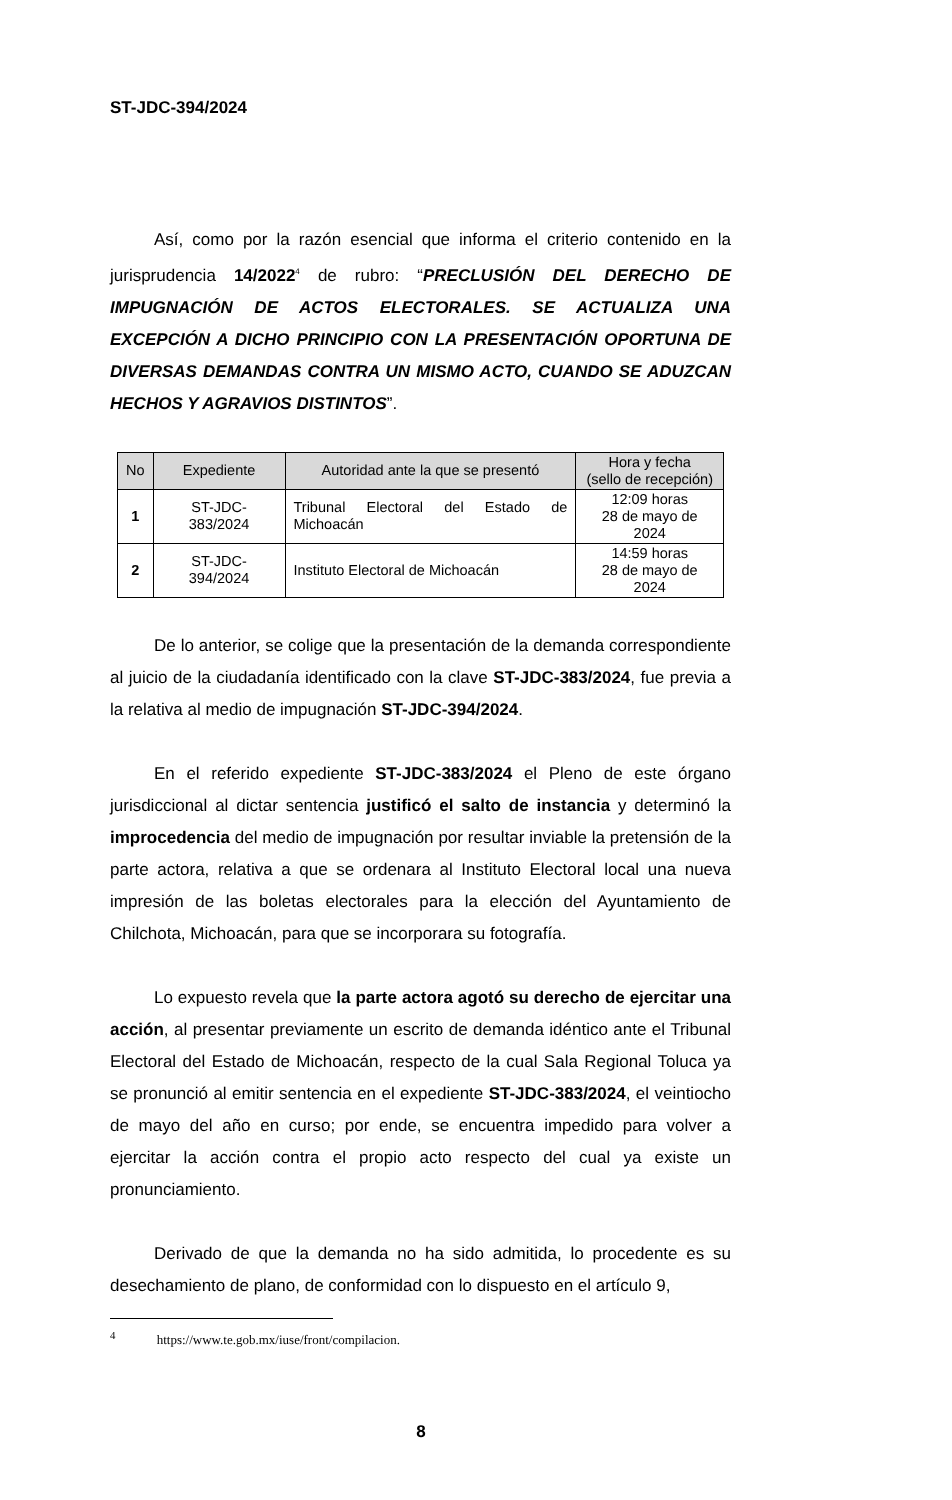ST-JDC-394/2024
Así, como por la razón esencial que informa el criterio contenido en la jurisprudencia 14/2022<sup>4</sup> de rubro: “PRECLUSIÓN DEL DERECHO DE IMPUGNACIÓN DE ACTOS ELECTORALES. SE ACTUALIZA UNA EXCEPCIÓN A DICHO PRINCIPIO CON LA PRESENTACIÓN OPORTUNA DE DIVERSAS DEMANDAS CONTRA UN MISMO ACTO, CUANDO SE ADUZCAN HECHOS Y AGRAVIOS DISTINTOS”.
| No | Expediente | Autoridad ante la que se presentó | Hora y fecha (sello de recepción) |
| --- | --- | --- | --- |
| 1 | ST-JDC-383/2024 | Tribunal Electoral del Estado de Michoacán | 12:09 horas 28 de mayo de 2024 |
| 2 | ST-JDC-394/2024 | Instituto Electoral de Michoacán | 14:59 horas 28 de mayo de 2024 |
De lo anterior, se colige que la presentación de la demanda correspondiente al juicio de la ciudadanía identificado con la clave ST-JDC-383/2024, fue previa a la relativa al medio de impugnación ST-JDC-394/2024.
En el referido expediente ST-JDC-383/2024 el Pleno de este órgano jurisdiccional al dictar sentencia justificó el salto de instancia y determinó la improcedencia del medio de impugnación por resultar inviable la pretensión de la parte actora, relativa a que se ordenara al Instituto Electoral local una nueva impresión de las boletas electorales para la elección del Ayuntamiento de Chilchota, Michoacán, para que se incorporara su fotografía.
Lo expuesto revela que la parte actora agotó su derecho de ejercitar una acción, al presentar previamente un escrito de demanda idéntico ante el Tribunal Electoral del Estado de Michoacán, respecto de la cual Sala Regional Toluca ya se pronunció al emitir sentencia en el expediente ST-JDC-383/2024, el veintiocho de mayo del año en curso; por ende, se encuentra impedido para volver a ejercitar la acción contra el propio acto respecto del cual ya existe un pronunciamiento.
Derivado de que la demanda no ha sido admitida, lo procedente es su desechamiento de plano, de conformidad con lo dispuesto en el artículo 9,
<sup>4</sup> https://www.te.gob.mx/iuse/front/compilacion.
8